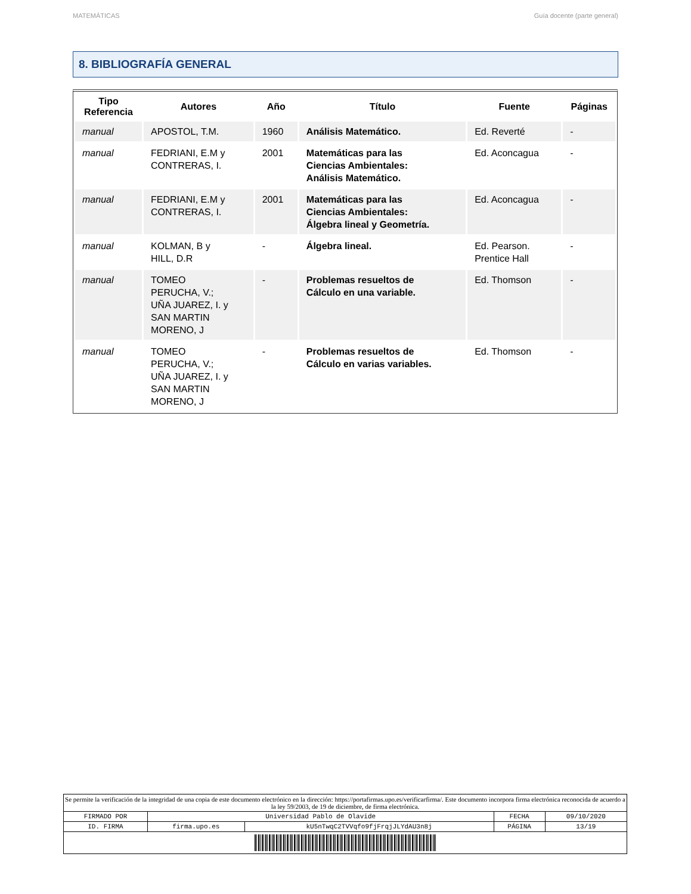MATEMÁTICAS Guía docente (parte general)
8. BIBLIOGRAFÍA GENERAL
| Tipo Referencia | Autores | Año | Título | Fuente | Páginas |
| --- | --- | --- | --- | --- | --- |
| manual | APOSTOL, T.M. | 1960 | Análisis Matemático. | Ed. Reverté | - |
| manual | FEDRIANI, E.M y CONTRERAS, I. | 2001 | Matemáticas para las Ciencias Ambientales: Análisis Matemático. | Ed. Aconcagua | - |
| manual | FEDRIANI, E.M y CONTRERAS, I. | 2001 | Matemáticas para las Ciencias Ambientales: Álgebra lineal y Geometría. | Ed. Aconcagua | - |
| manual | KOLMAN, B y HILL, D.R | - | Álgebra lineal. | Ed. Pearson. Prentice Hall | - |
| manual | TOMEO PERUCHA, V.; UÑA JUAREZ, I. y SAN MARTIN MORENO, J | - | Problemas resueltos de Cálculo en una variable. | Ed. Thomson | - |
| manual | TOMEO PERUCHA, V.; UÑA JUAREZ, I. y SAN MARTIN MORENO, J | - | Problemas resueltos de Cálculo en varias variables. | Ed. Thomson | - |
| Se permite la verificación de la integridad de una copia de este documento electrónico en la dirección: https://portafirmas.upo.es/verificarfirma/. Este documento incorpora firma electrónica reconocida de acuerdo a la ley 59/2003, de 19 de diciembre, de firma electrónica. | | | | |
| FIRMADO POR | Universidad Pablo de Olavide | | FECHA | 09/10/2020 |
| ID. FIRMA | firma.upo.es | kU5nTwqC2TVVqfo9fjFrqjJLYdAU3n8j | PÁGINA | 13/19 |